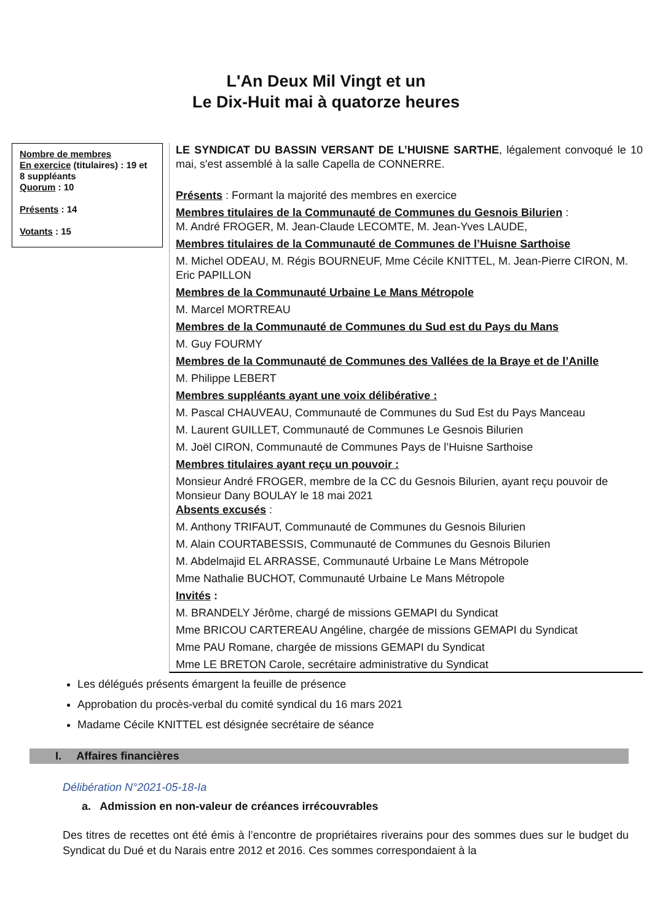L'An Deux Mil Vingt et un
Le Dix-Huit mai à quatorze heures
Nombre de membres
En exercice (titulaires) : 19 et 8 suppléants
Quorum : 10
Présents : 14
Votants : 15
LE SYNDICAT DU BASSIN VERSANT DE L’HUISNE SARTHE, légalement convoqué le 10 mai, s'est assemblé à la salle Capella de CONNERRE.
Présents : Formant la majorité des membres en exercice
Membres titulaires de la Communauté de Communes du Gesnois Bilurien :
M. André FROGER, M. Jean-Claude LECOMTE, M. Jean-Yves LAUDE,
Membres titulaires de la Communauté de Communes de l’Huisne Sarthoise
M. Michel ODEAU, M. Régis BOURNEUF, Mme Cécile KNITTEL, M. Jean-Pierre CIRON, M. Eric PAPILLON
Membres de la Communauté Urbaine Le Mans Métropole
M. Marcel MORTREAU
Membres de la Communauté de Communes du Sud est du Pays du Mans
M. Guy FOURMY
Membres de la Communauté de Communes des Vallées de la Braye et de l’Anille
M. Philippe LEBERT
Membres suppléants ayant une voix délibérative :
M. Pascal CHAUVEAU, Communauté de Communes du Sud Est du Pays Manceau
M. Laurent GUILLET, Communauté de Communes Le Gesnois Bilurien
M. Joël CIRON, Communauté de Communes Pays de l’Huisne Sarthoise
Membres titulaires ayant reçu un pouvoir :
Monsieur André FROGER, membre de la CC du Gesnois Bilurien, ayant reçu pouvoir de Monsieur Dany BOULAY le 18 mai 2021
Absents excusés :
M. Anthony TRIFAUT, Communauté de Communes du Gesnois Bilurien
M. Alain COURTABESSIS, Communauté de Communes du Gesnois Bilurien
M. Abdelmajid EL ARRASSE, Communauté Urbaine Le Mans Métropole
Mme Nathalie BUCHOT, Communauté Urbaine Le Mans Métropole
Invités :
M. BRANDELY Jérôme, chargé de missions GEMAPI du Syndicat
Mme BRICOU CARTEREAU Angéline, chargée de missions GEMAPI du Syndicat
Mme PAU Romane, chargée de missions GEMAPI du Syndicat
Mme LE BRETON Carole, secrétaire administrative du Syndicat
Les délégués présents émargent la feuille de présence
Approbation du procès-verbal du comité syndical du 16 mars 2021
Madame Cécile KNITTEL est désignée secrétaire de séance
I. Affaires financières
Délibération N°2021-05-18-Ia
a. Admission en non-valeur de créances irrécouvrables
Des titres de recettes ont été émis à l’encontre de propriétaires riverains pour des sommes dues sur le budget du Syndicat du Dué et du Narais entre 2012 et 2016. Ces sommes correspondaient à la